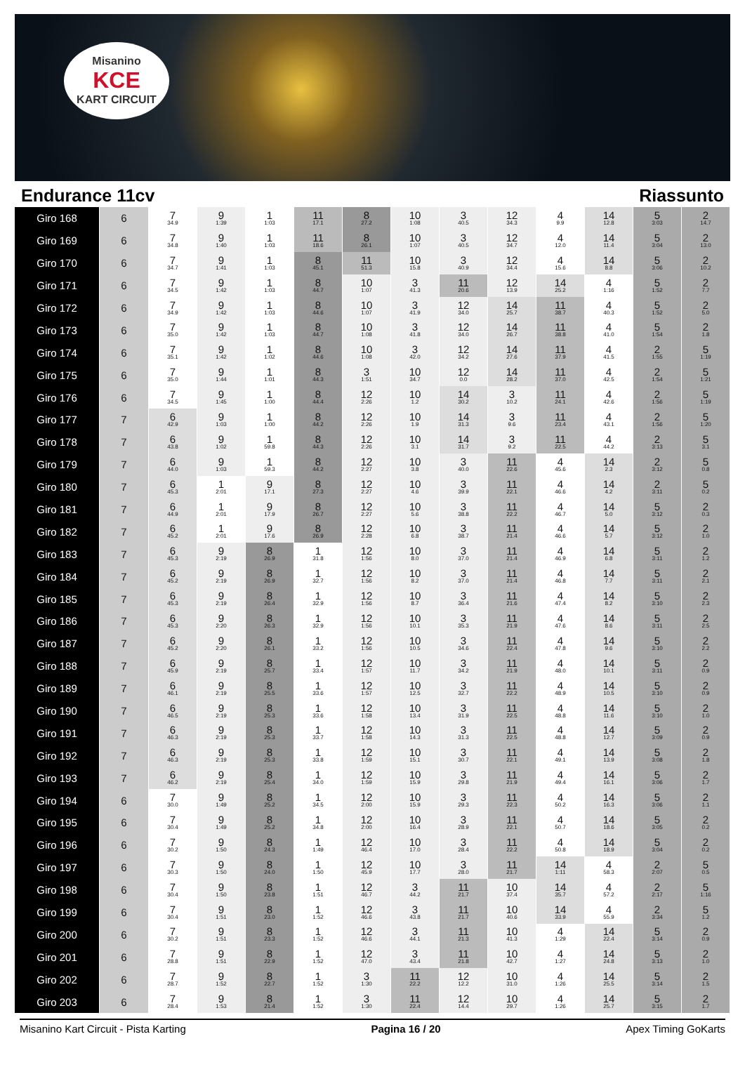Misanino
KCE
KART CIRCUIT
Endurance 11cv Riassunto
| Giro 168 | 6 | 7 34.9 | 9 1:39 | 1 1:03 | 11 17.1 | 8 27.2 | 10 1:08 | 3 40.5 | 12 34.3 | 4 9.9 | 14 12.8 | 5 3:03 | 2 14.7 |
| Giro 169 | 6 | 7 34.8 | 9 1:40 | 1 1:03 | 11 18.6 | 8 26.1 | 10 1:07 | 3 40.5 | 12 34.7 | 4 12.0 | 14 11.4 | 5 3:04 | 2 13.0 |
| Giro 170 | 6 | 7 34.7 | 9 1:41 | 1 1:03 | 8 45.1 | 11 51.3 | 10 15.8 | 3 40.9 | 12 34.4 | 4 15.6 | 14 8.8 | 5 3:06 | 2 10.2 |
| Giro 171 | 6 | 7 34.5 | 9 1:42 | 1 1:03 | 8 44.7 | 10 1:07 | 3 41.3 | 11 20.6 | 12 13.9 | 14 25.2 | 4 1:16 | 5 1:52 | 2 7.7 |
| Giro 172 | 6 | 7 34.9 | 9 1:42 | 1 1:03 | 8 44.6 | 10 1:07 | 3 41.9 | 12 34.0 | 14 25.7 | 11 38.7 | 4 40.3 | 5 1:52 | 2 5.0 |
| Giro 173 | 6 | 7 35.0 | 9 1:42 | 1 1:03 | 8 44.7 | 10 1:08 | 3 41.8 | 12 34.0 | 14 26.7 | 11 38.8 | 4 41.0 | 5 1:54 | 2 1.8 |
| Giro 174 | 6 | 7 35.1 | 9 1:42 | 1 1:02 | 8 44.6 | 10 1:08 | 3 42.0 | 12 34.2 | 14 27.6 | 11 37.9 | 4 41.5 | 2 1:55 | 5 1:19 |
| Giro 175 | 6 | 7 35.0 | 9 1:44 | 1 1:01 | 8 44.3 | 3 1:51 | 10 34.7 | 12 0.0 | 14 28.2 | 11 37.0 | 4 42.5 | 2 1:54 | 5 1:21 |
| Giro 176 | 6 | 7 34.5 | 9 1:45 | 1 1:00 | 8 44.4 | 12 2:26 | 10 1.2 | 14 30.2 | 3 10.2 | 11 24.1 | 4 42.6 | 2 1:56 | 5 1:19 |
| Giro 177 | 7 | 6 42.9 | 9 1:03 | 1 1:00 | 8 44.2 | 12 2:26 | 10 1.9 | 14 31.3 | 3 9.6 | 11 23.4 | 4 43.1 | 2 1:56 | 5 1:20 |
| Giro 178 | 7 | 6 43.8 | 9 1:02 | 1 59.8 | 8 44.3 | 12 2:26 | 10 3.1 | 14 31.7 | 3 9.2 | 11 22.5 | 4 44.2 | 2 3:13 | 5 3.1 |
| Giro 179 | 7 | 6 44.0 | 9 1:03 | 1 59.3 | 8 44.2 | 12 2:27 | 10 3.8 | 3 40.0 | 11 22.6 | 4 45.6 | 14 2.3 | 2 3:12 | 5 0.8 |
| Giro 180 | 7 | 6 45.3 | 1 2:01 | 9 17.1 | 8 27.3 | 12 2:27 | 10 4.6 | 3 39.9 | 11 22.1 | 4 46.6 | 14 4.2 | 2 3:11 | 5 0.2 |
| Giro 181 | 7 | 6 44.9 | 1 2:01 | 9 17.9 | 8 26.7 | 12 2:27 | 10 5.6 | 3 38.8 | 11 22.2 | 4 46.7 | 14 5.0 | 5 3:12 | 2 0.3 |
| Giro 182 | 7 | 6 45.2 | 1 2:01 | 9 17.6 | 8 26.9 | 12 2:28 | 10 6.8 | 3 38.7 | 11 21.4 | 4 46.6 | 14 5.7 | 5 3:12 | 2 1.0 |
| Giro 183 | 7 | 6 45.3 | 9 2:19 | 8 26.9 | 1 31.8 | 12 1:56 | 10 8.0 | 3 37.0 | 11 21.4 | 4 46.9 | 14 6.8 | 5 3:11 | 2 1.2 |
| Giro 184 | 7 | 6 45.2 | 9 2:19 | 8 26.9 | 1 32.7 | 12 1:56 | 10 8.2 | 3 37.0 | 11 21.4 | 4 46.8 | 14 7.7 | 5 3:11 | 2 2.1 |
| Giro 185 | 7 | 6 45.3 | 9 2:19 | 8 26.4 | 1 32.9 | 12 1:56 | 10 8.7 | 3 36.4 | 11 21.6 | 4 47.4 | 14 8.2 | 5 3:10 | 2 2.3 |
| Giro 186 | 7 | 6 45.3 | 9 2:20 | 8 26.3 | 1 32.9 | 12 1:56 | 10 10.1 | 3 35.3 | 11 21.9 | 4 47.6 | 14 8.6 | 5 3:11 | 2 2.5 |
| Giro 187 | 7 | 6 45.2 | 9 2:20 | 8 26.1 | 1 33.2 | 12 1:56 | 10 10.5 | 3 34.6 | 11 22.4 | 4 47.8 | 14 9.6 | 5 3:10 | 2 2.2 |
| Giro 188 | 7 | 6 45.9 | 9 2:19 | 8 25.7 | 1 33.4 | 12 1:57 | 10 11.7 | 3 34.2 | 11 21.9 | 4 48.0 | 14 10.1 | 5 3:11 | 2 0.9 |
| Giro 189 | 7 | 6 46.1 | 9 2:19 | 8 25.5 | 1 33.6 | 12 1:57 | 10 12.5 | 3 32.7 | 11 22.2 | 4 48.9 | 14 10.5 | 5 3:10 | 2 0.9 |
| Giro 190 | 7 | 6 46.5 | 9 2:19 | 8 25.3 | 1 33.6 | 12 1:58 | 10 13.4 | 3 31.9 | 11 22.5 | 4 48.8 | 14 11.6 | 5 3:10 | 2 1.0 |
| Giro 191 | 7 | 6 46.3 | 9 2:19 | 8 25.3 | 1 33.7 | 12 1:58 | 10 14.3 | 3 31.3 | 11 22.5 | 4 48.8 | 14 12.7 | 5 3:09 | 2 0.9 |
| Giro 192 | 7 | 6 46.3 | 9 2:19 | 8 25.3 | 1 33.8 | 12 1:59 | 10 15.1 | 3 30.7 | 11 22.1 | 4 49.1 | 14 13.9 | 5 3:08 | 2 1.8 |
| Giro 193 | 7 | 6 46.2 | 9 2:19 | 8 25.4 | 1 34.0 | 12 1:59 | 10 15.9 | 3 29.8 | 11 21.9 | 4 49.4 | 14 16.1 | 5 3:06 | 2 1.7 |
| Giro 194 | 6 | 7 30.0 | 9 1:49 | 8 25.2 | 1 34.5 | 12 2:00 | 10 15.9 | 3 29.3 | 11 22.3 | 4 50.2 | 14 16.3 | 5 3:06 | 2 1.1 |
| Giro 195 | 6 | 7 30.4 | 9 1:49 | 8 25.2 | 1 34.8 | 12 2:00 | 10 16.4 | 3 28.9 | 11 22.1 | 4 50.7 | 14 18.6 | 5 3:05 | 2 0.2 |
| Giro 196 | 6 | 7 30.2 | 9 1:50 | 8 24.3 | 1 1:49 | 12 46.4 | 10 17.0 | 3 28.4 | 11 22.2 | 4 50.8 | 14 18.9 | 5 3:04 | 2 0.2 |
| Giro 197 | 6 | 7 30.3 | 9 1:50 | 8 24.0 | 1 1:50 | 12 45.9 | 10 17.7 | 3 28.0 | 11 21.7 | 14 1:11 | 4 58.3 | 2 2:07 | 5 0.5 |
| Giro 198 | 6 | 7 30.4 | 9 1:50 | 8 23.8 | 1 1:51 | 12 46.7 | 3 44.2 | 11 21.7 | 10 37.4 | 14 35.7 | 4 57.2 | 2 2:17 | 5 1:16 |
| Giro 199 | 6 | 7 30.4 | 9 1:51 | 8 23.0 | 1 1:52 | 12 46.6 | 3 43.8 | 11 21.7 | 10 40.6 | 14 33.9 | 4 55.9 | 2 3:34 | 5 1.2 |
| Giro 200 | 6 | 7 30.2 | 9 1:51 | 8 23.3 | 1 1:52 | 12 46.6 | 3 44.1 | 11 21.3 | 10 41.3 | 4 1:29 | 14 22.4 | 5 3:14 | 2 0.9 |
| Giro 201 | 6 | 7 28.8 | 9 1:51 | 8 22.9 | 1 1:52 | 12 47.0 | 3 43.4 | 11 21.8 | 10 42.7 | 4 1:27 | 14 24.8 | 5 3:13 | 2 1.0 |
| Giro 202 | 6 | 7 28.7 | 9 1:52 | 8 22.7 | 1 1:52 | 3 1:30 | 11 22.2 | 12 12.2 | 10 31.0 | 4 1:26 | 14 25.5 | 5 3:14 | 2 1.5 |
| Giro 203 | 6 | 7 28.4 | 9 1:53 | 8 21.4 | 1 1:52 | 3 1:30 | 11 22.4 | 12 14.4 | 10 29.7 | 4 1:26 | 14 25.7 | 5 3:15 | 2 1.7 |
Misanino Kart Circuit - Pista Karting Pagina 16 / 20 Apex Timing GoKarts